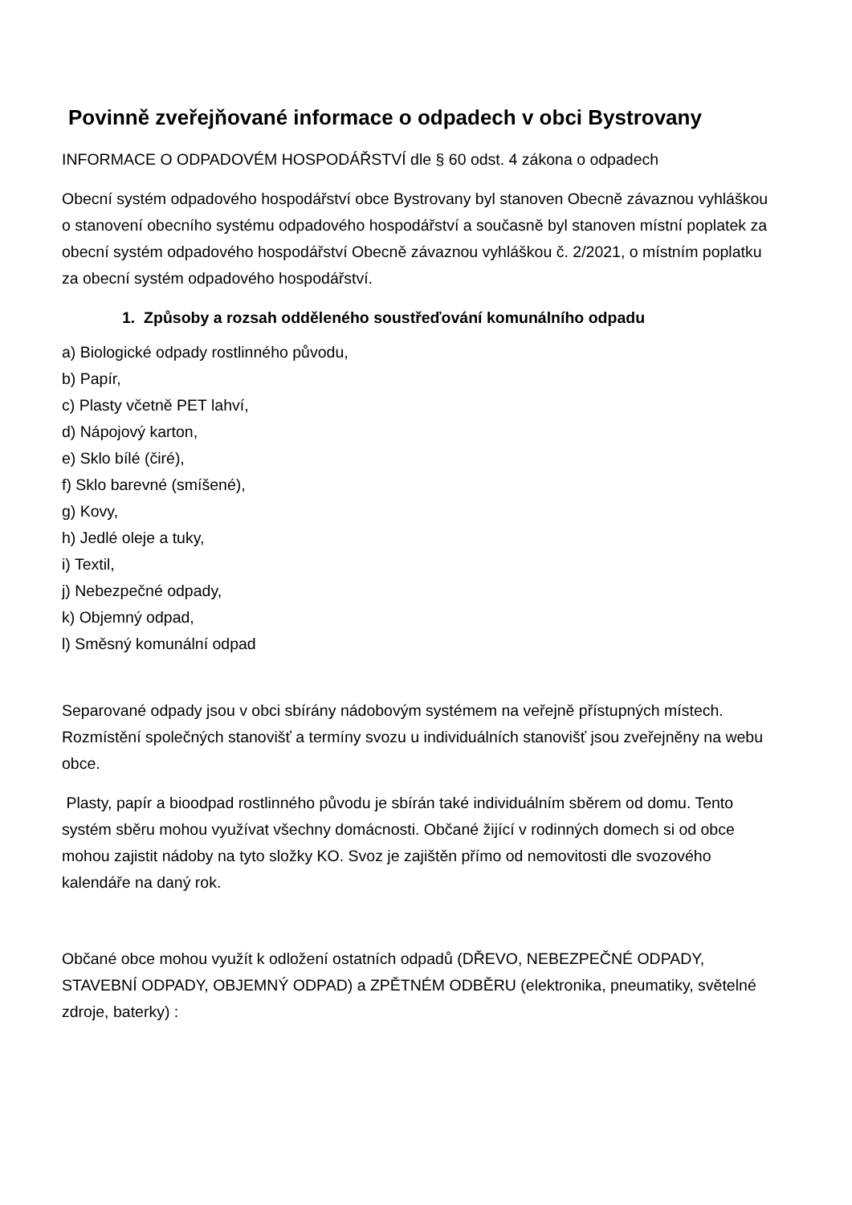Povinně zveřejňované informace o odpadech v obci Bystrovany
INFORMACE O ODPADOVÉM HOSPODÁŘSTVÍ dle § 60 odst. 4 zákona o odpadech
Obecní systém odpadového hospodářství obce Bystrovany byl stanoven Obecně závaznou vyhláškou o stanovení obecního systému odpadového hospodářství a současně byl stanoven místní poplatek za obecní systém odpadového hospodářství Obecně závaznou vyhláškou č. 2/2021, o místním poplatku za obecní systém odpadového hospodářství.
1. Způsoby a rozsah odděleného soustřeďování komunálního odpadu
a) Biologické odpady rostlinného původu,
b) Papír,
c) Plasty včetně PET lahví,
d) Nápojový karton,
e) Sklo bílé (čiré),
f) Sklo barevné (smíšené),
g) Kovy,
h) Jedlé oleje a tuky,
i) Textil,
j) Nebezpečné odpady,
k) Objemný odpad,
l) Směsný komunální odpad
Separované odpady jsou v obci sbírány nádobovým systémem na veřejně přístupných místech. Rozmístění společných stanovišť a termíny svozu u individuálních stanovišť jsou zveřejněny na webu obce.
Plasty, papír a bioodpad rostlinného původu je sbírán také individuálním sběrem od domu. Tento systém sběru mohou využívat všechny domácnosti. Občané žijící v rodinných domech si od obce mohou zajistit nádoby na tyto složky KO. Svoz je zajištěn přímo od nemovitosti dle svozového kalendáře na daný rok.
Občané obce mohou využít k odložení ostatních odpadů (DŘEVO, NEBEZPEČNÉ ODPADY, STAVEBNÍ ODPADY, OBJEMNÝ ODPAD) a ZPĚTNÉM ODBĚRU (elektronika, pneumatiky, světelné zdroje, baterky) :